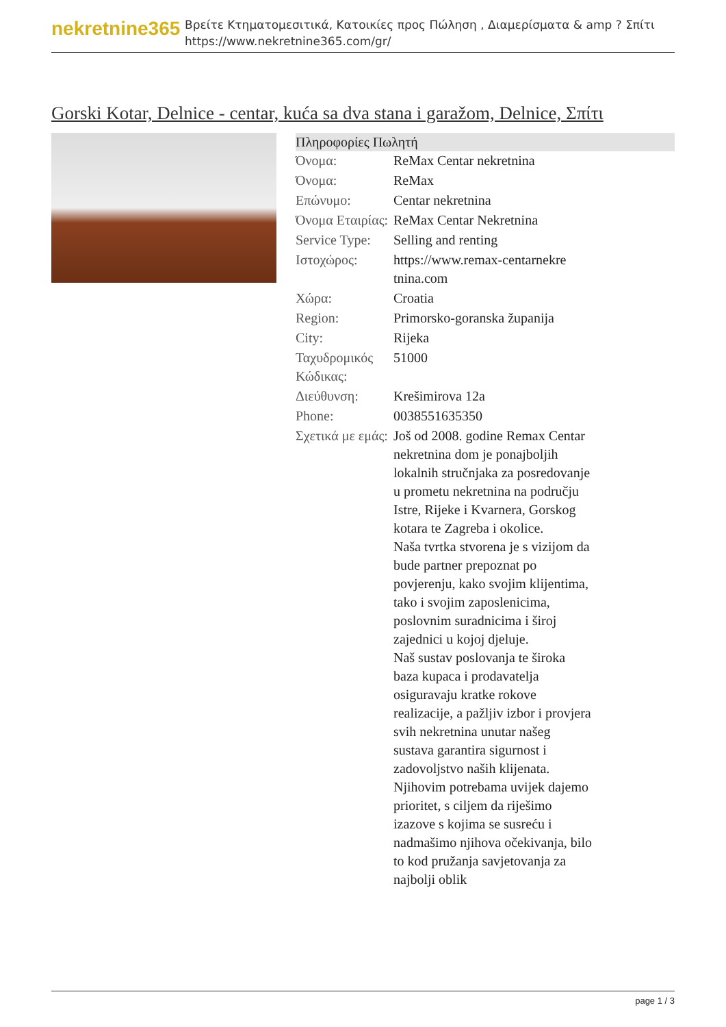nekretnine365
Βρείτε Κτηματομεσιτικά, Κατοικίες προς Πώληση , Διαμερίσματα & amp ? Σπίτι
https://www.nekretnine365.com/gr/
Gorski Kotar, Delnice - centar, kuća sa dva stana i garažom, Delnice, Σπίτι
Πληροφορίες Πωλητή
| Όνομα: | ReMax Centar nekretnina |
| Όνομα: | ReMax |
| Επώνυμο: | Centar nekretnina |
| Όνομα Εταιρίας: | ReMax Centar Nekretnina |
| Service Type: | Selling and renting |
| Ιστοχώρος: | https://www.remax-centarnekre tnina.com |
| Χώρα: | Croatia |
| Region: | Primorsko-goranska županija |
| City: | Rijeka |
| Ταχυδρομικός Κώδικας: | 51000 |
| Διεύθυνση: | Krešimirova 12a |
| Phone: | 0038551635350 |
| Σχετικά με εμάς: | Još od 2008. godine Remax Centar nekretnina dom je ponajboljih lokalnih stručnjaka za posredovanje u prometu nekretnina na području Istre, Rijeke i Kvarnera, Gorskog kotara te Zagreba i okolice. Naša tvrtka stvorena je s vizijom da bude partner prepoznat po povjerenju, kako svojim klijentima, tako i svojim zaposlenicima, poslovnim suradnicima i široj zajednici u kojoj djeluje. Naš sustav poslovanja te široka baza kupaca i prodavatelja osiguravaju kratke rokove realizacije, a pažljiv izbor i provjera svih nekretnina unutar našeg sustava garantira sigurnost i zadovoljstvo naših klijenata. Njihovim potrebama uvijek dajemo prioritet, s ciljem da riješimo izazove s kojima se susreću i nadmašimo njihova očekivanja, bilo to kod pružanja savjetovanja za najbolji oblik |
page 1 / 3